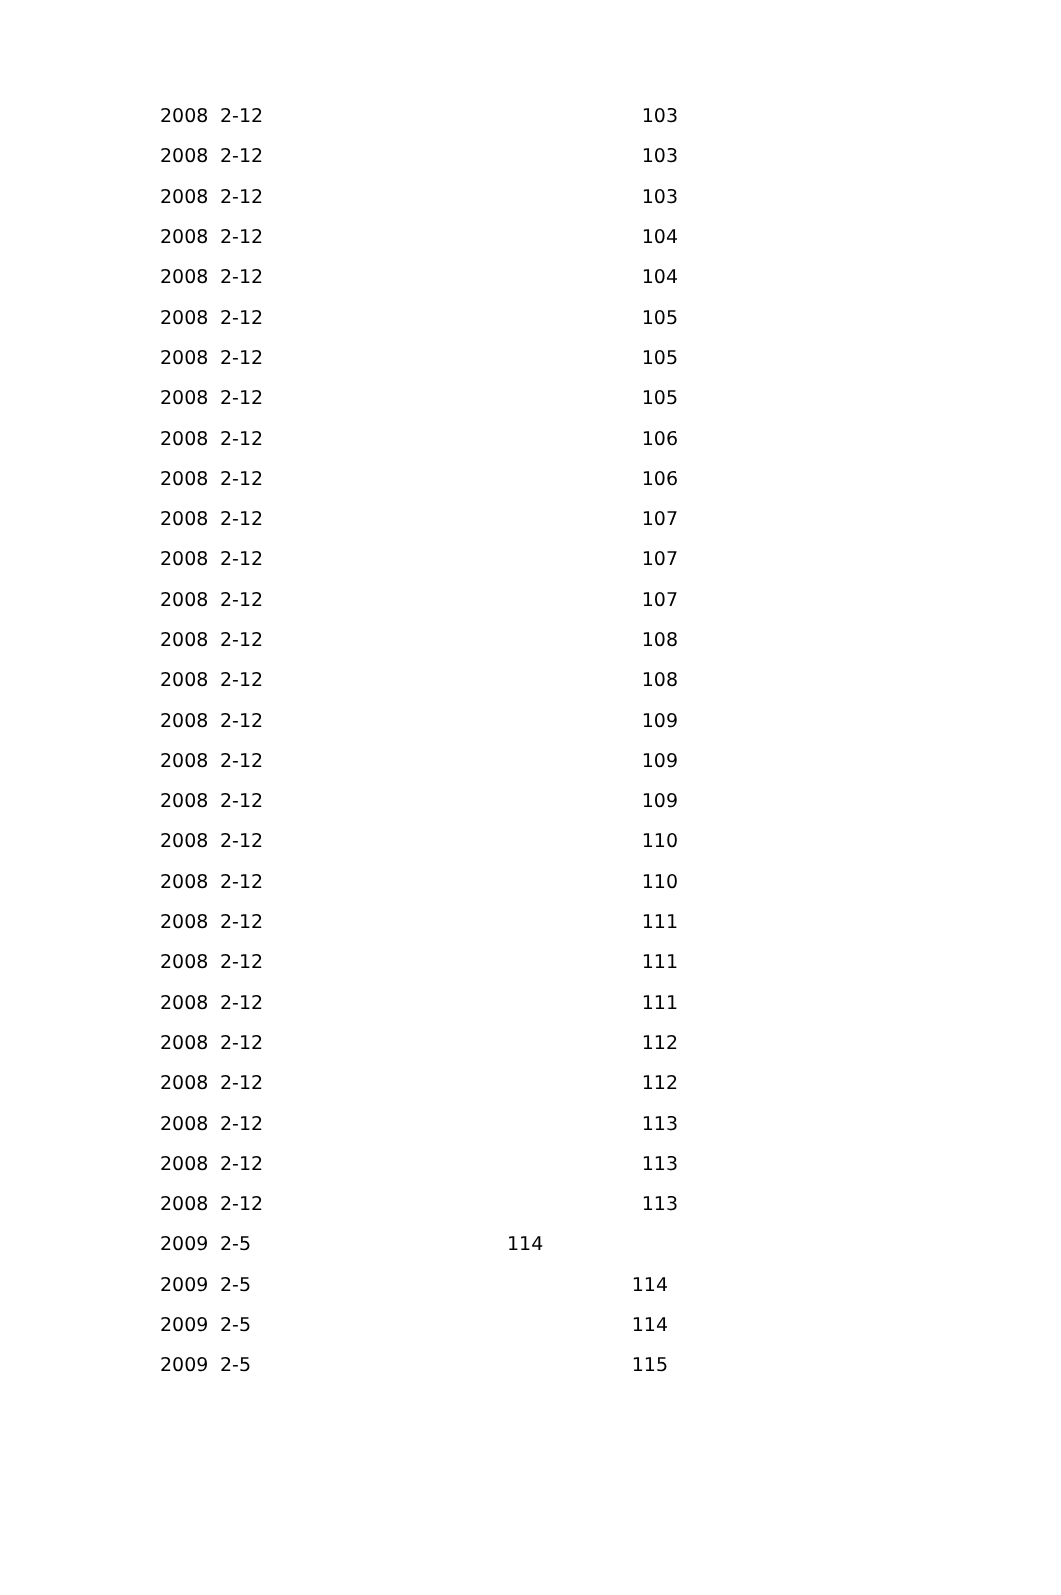| 2008 | 2-12 | 103 |
| 2008 | 2-12 | 103 |
| 2008 | 2-12 | 103 |
| 2008 | 2-12 | 104 |
| 2008 | 2-12 | 104 |
| 2008 | 2-12 | 105 |
| 2008 | 2-12 | 105 |
| 2008 | 2-12 | 105 |
| 2008 | 2-12 | 106 |
| 2008 | 2-12 | 106 |
| 2008 | 2-12 | 107 |
| 2008 | 2-12 | 107 |
| 2008 | 2-12 | 107 |
| 2008 | 2-12 | 108 |
| 2008 | 2-12 | 108 |
| 2008 | 2-12 | 109 |
| 2008 | 2-12 | 109 |
| 2008 | 2-12 | 109 |
| 2008 | 2-12 | 110 |
| 2008 | 2-12 | 110 |
| 2008 | 2-12 | 111 |
| 2008 | 2-12 | 111 |
| 2008 | 2-12 | 111 |
| 2008 | 2-12 | 112 |
| 2008 | 2-12 | 112 |
| 2008 | 2-12 | 113 |
| 2008 | 2-12 | 113 |
| 2008 | 2-12 | 113 |
| 2009 | 2-5 | 114 |
| 2009 | 2-5 | 114 |
| 2009 | 2-5 | 114 |
| 2009 | 2-5 | 115 |